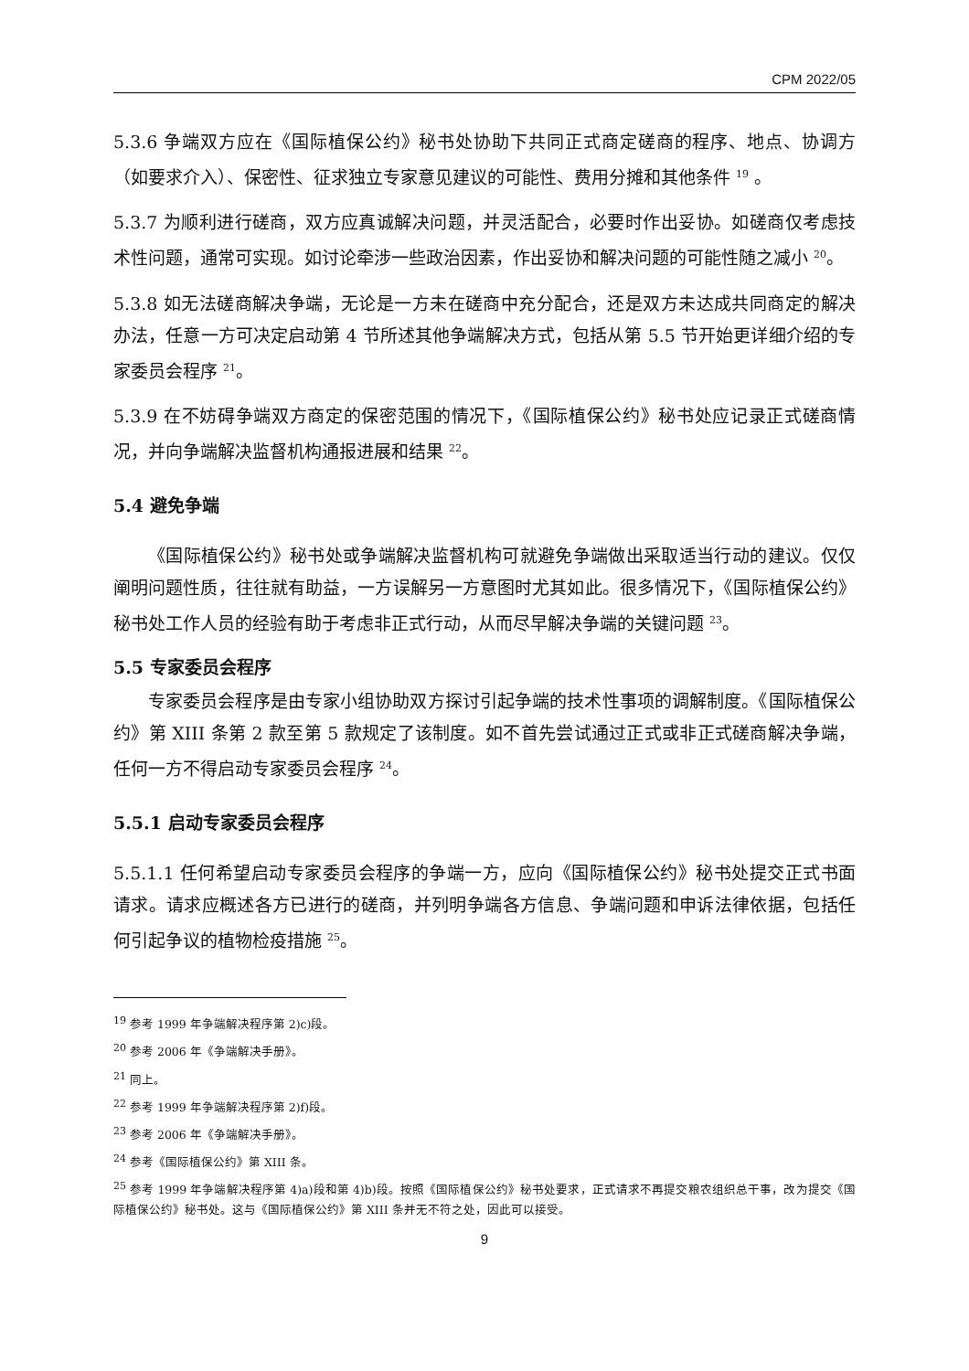CPM 2022/05
5.3.6 争端双方应在《国际植保公约》秘书处协助下共同正式商定磋商的程序、地点、协调方（如要求介入）、保密性、征求独立专家意见建议的可能性、费用分摊和其他条件 <sup>19</sup> 。
5.3.7 为顺利进行磋商，双方应真诚解决问题，并灵活配合，必要时作出妥协。如磋商仅考虑技术性问题，通常可实现。如讨论牵涉一些政治因素，作出妥协和解决问题的可能性随之减小 <sup>20</sup>。
5.3.8 如无法磋商解决争端，无论是一方未在磋商中充分配合，还是双方未达成共同商定的解决办法，任意一方可决定启动第 4 节所述其他争端解决方式，包括从第 5.5 节开始更详细介绍的专家委员会程序 <sup>21</sup>。
5.3.9 在不妨碍争端双方商定的保密范围的情况下，《国际植保公约》秘书处应记录正式磋商情况，并向争端解决监督机构通报进展和结果 <sup>22</sup>。
5.4 避免争端
《国际植保公约》秘书处或争端解决监督机构可就避免争端做出采取适当行动的建议。仅仅阐明问题性质，往往就有助益，一方误解另一方意图时尤其如此。很多情况下，《国际植保公约》秘书处工作人员的经验有助于考虑非正式行动，从而尽早解决争端的关键问题 <sup>23</sup>。
5.5 专家委员会程序
专家委员会程序是由专家小组协助双方探讨引起争端的技术性事项的调解制度。《国际植保公约》第 XIII 条第 2 款至第 5 款规定了该制度。如不首先尝试通过正式或非正式磋商解决争端，任何一方不得启动专家委员会程序 <sup>24</sup>。
5.5.1 启动专家委员会程序
5.5.1.1 任何希望启动专家委员会程序的争端一方，应向《国际植保公约》秘书处提交正式书面请求。请求应概述各方已进行的磋商，并列明争端各方信息、争端问题和申诉法律依据，包括任何引起争议的植物检疫措施 <sup>25</sup>。
<sup>19</sup> 参考 1999 年争端解决程序第 2)c)段。
<sup>20</sup> 参考 2006 年《争端解决手册》。
<sup>21</sup> 同上。
<sup>22</sup> 参考 1999 年争端解决程序第 2)f)段。
<sup>23</sup> 参考 2006 年《争端解决手册》。
<sup>24</sup> 参考《国际植保公约》第 XIII 条。
<sup>25</sup> 参考 1999 年争端解决程序第 4)a)段和第 4)b)段。按照《国际植保公约》秘书处要求，正式请求不再提交粮农组织总干事，改为提交《国际植保公约》秘书处。这与《国际植保公约》第 XIII 条并无不符之处，因此可以接受。
9